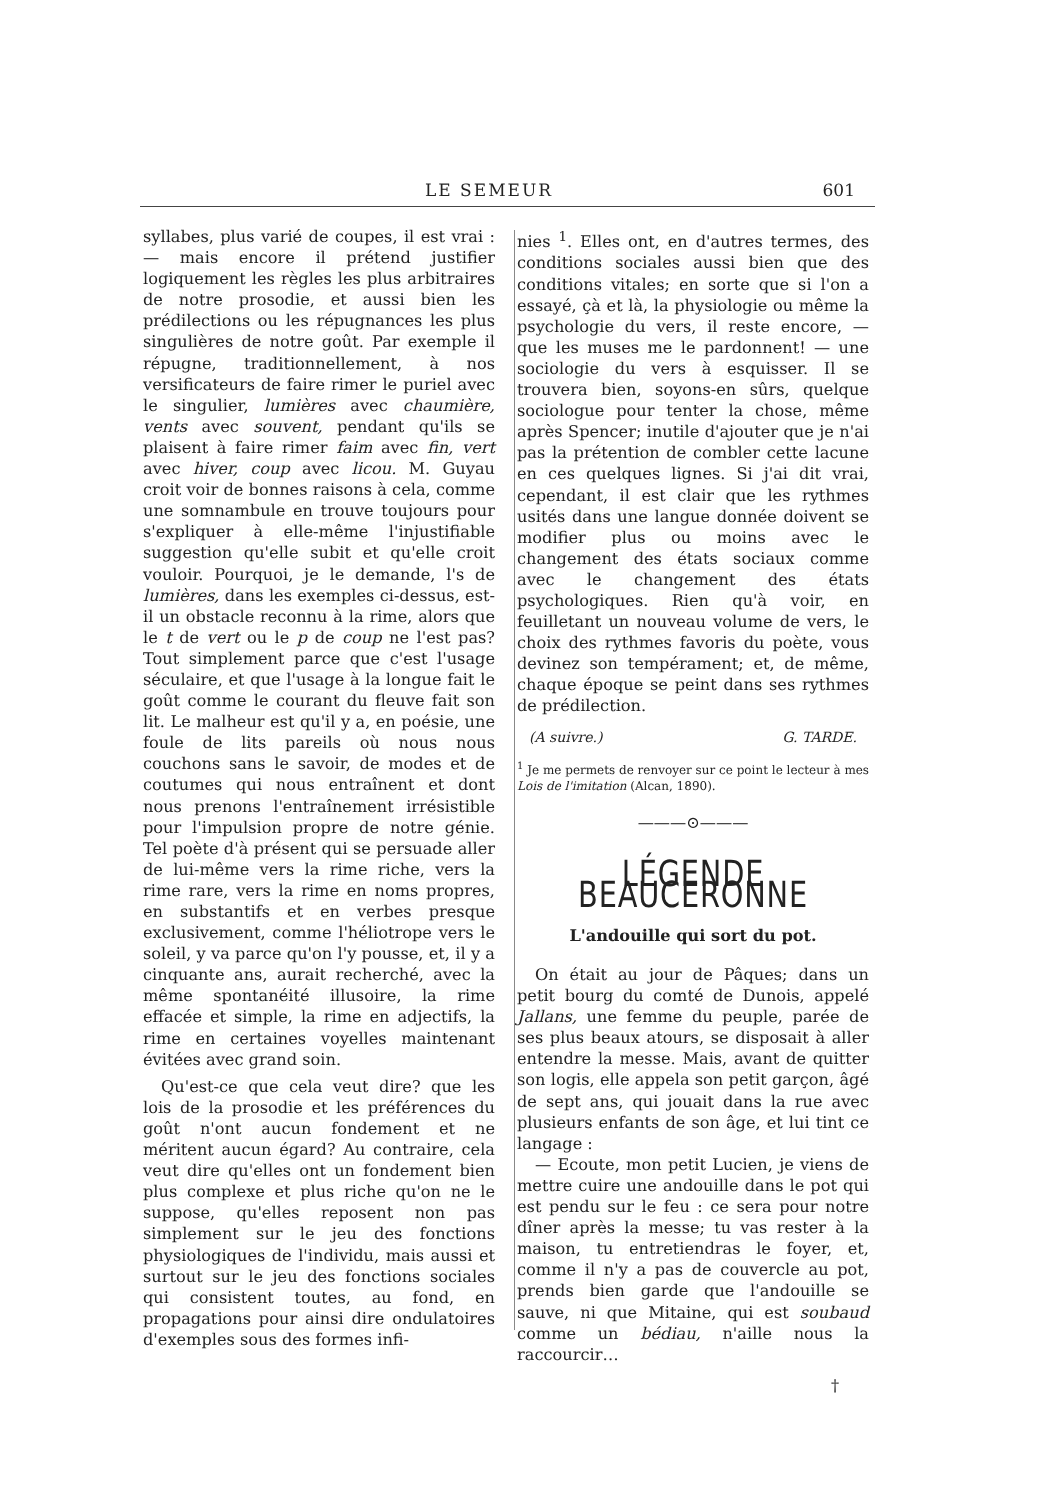LE SEMEUR 601
syllabes, plus varié de coupes, il est vrai : — mais encore il prétend justifier logiquement les règles les plus arbitraires de notre prosodie, et aussi bien les prédilections ou les répugnances les plus singulières de notre goût. Par exemple il répugne, traditionnellement, à nos versificateurs de faire rimer le puriel avec le singulier, lumières avec chaumière, vents avec souvent, pendant qu'ils se plaisent à faire rimer faim avec fin, vert avec hiver, coup avec licou. M. Guyau croit voir de bonnes raisons à cela, comme une somnambule en trouve toujours pour s'expliquer à elle-même l'injustifiable suggestion qu'elle subit et qu'elle croit vouloir. Pourquoi, je le demande, l's de lumières, dans les exemples ci-dessus, est-il un obstacle reconnu à la rime, alors que le t de vert ou le p de coup ne l'est pas? Tout simplement parce que c'est l'usage séculaire, et que l'usage à la longue fait le goût comme le courant du fleuve fait son lit. Le malheur est qu'il y a, en poésie, une foule de lits pareils où nous nous couchons sans le savoir, de modes et de coutumes qui nous entraînent et dont nous prenons l'entraînement irrésistible pour l'impulsion propre de notre génie. Tel poète d'à présent qui se persuade aller de lui-même vers la rime riche, vers la rime rare, vers la rime en noms propres, en substantifs et en verbes presque exclusivement, comme l'héliotrope vers le soleil, y va parce qu'on l'y pousse, et, il y a cinquante ans, aurait recherché, avec la même spontanéité illusoire, la rime effacée et simple, la rime en adjectifs, la rime en certaines voyelles maintenant évitées avec grand soin.
Qu'est-ce que cela veut dire? que les lois de la prosodie et les préférences du goût n'ont aucun fondement et ne méritent aucun égard? Au contraire, cela veut dire qu'elles ont un fondement bien plus complexe et plus riche qu'on ne le suppose, qu'elles reposent non pas simplement sur le jeu des fonctions physiologiques de l'individu, mais aussi et surtout sur le jeu des fonctions sociales qui consistent toutes, au fond, en propagations pour ainsi dire ondulatoires d'exemples sous des formes infi-
nies <sup>1</sup>. Elles ont, en d'autres termes, des conditions sociales aussi bien que des conditions vitales; en sorte que si l'on a essayé, çà et là, la physiologie ou même la psychologie du vers, il reste encore, — que les muses me le pardonnent! — une sociologie du vers à esquisser. Il se trouvera bien, soyons-en sûrs, quelque sociologue pour tenter la chose, même après Spencer; inutile d'ajouter que je n'ai pas la prétention de combler cette lacune en ces quelques lignes. Si j'ai dit vrai, cependant, il est clair que les rythmes usités dans une langue donnée doivent se modifier plus ou moins avec le changement des états sociaux comme avec le changement des états psychologiques. Rien qu'à voir, en feuilletant un nouveau volume de vers, le choix des rythmes favoris du poète, vous devinez son tempérament; et, de même, chaque époque se peint dans ses rythmes de prédilection.
(A suivre.) G. TARDE.
<sup>1</sup> Je me permets de renvoyer sur ce point le lecteur à mes Lois de l'imitation (Alcan, 1890).
———⊙———
LÉGENDE BEAUCERONNE
L'andouille qui sort du pot.
On était au jour de Pâques; dans un petit bourg du comté de Dunois, appelé Jallans, une femme du peuple, parée de ses plus beaux atours, se disposait à aller entendre la messe. Mais, avant de quitter son logis, elle appela son petit garçon, âgé de sept ans, qui jouait dans la rue avec plusieurs enfants de son âge, et lui tint ce langage :
— Ecoute, mon petit Lucien, je viens de mettre cuire une andouille dans le pot qui est pendu sur le feu : ce sera pour notre dîner après la messe; tu vas rester à la maison, tu entretiendras le foyer, et, comme il n'y a pas de couvercle au pot, prends bien garde que l'andouille se sauve, ni que Mitaine, qui est soubaud comme un bédiau, n'aille nous la raccourcir…
†